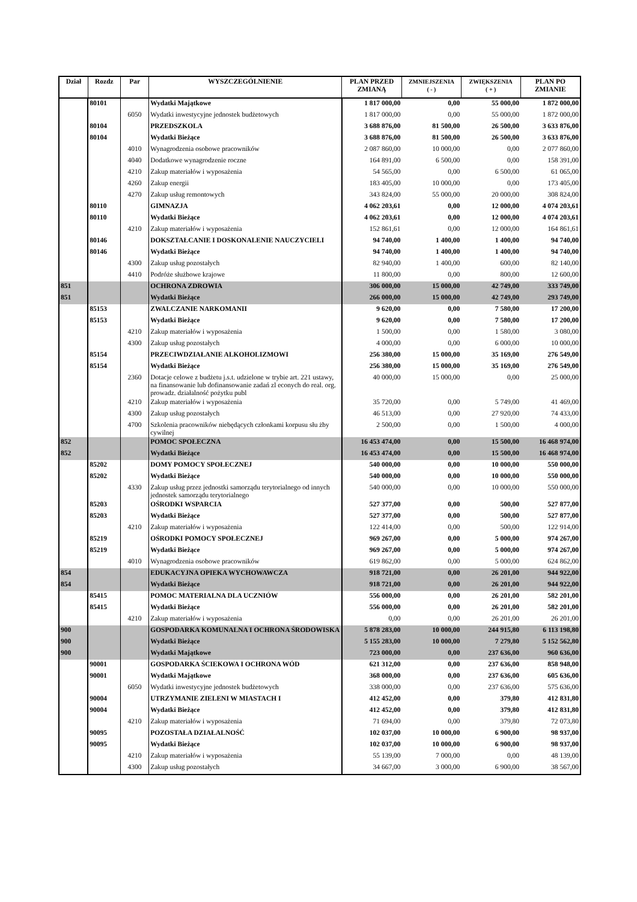| Dział | Rozdz | Par | WYSZCZEGÓLNIENIE | PLAN PRZED ZMIANĄ | ZMNIEJSZENIA ( - ) | ZWIĘKSZENIA ( + ) | PLAN PO ZMIANIE |
| --- | --- | --- | --- | --- | --- | --- | --- |
| | 80101 | | Wydatki Majątkowe | 1 817 000,00 | 0,00 | 55 000,00 | 1 872 000,00 |
| | | 6050 | Wydatki inwestycyjne jednostek budżetowych | 1 817 000,00 | 0,00 | 55 000,00 | 1 872 000,00 |
| | 80104 | | PRZEDSZKOLA | 3 688 876,00 | 81 500,00 | 26 500,00 | 3 633 876,00 |
| | 80104 | | Wydatki Bieżące | 3 688 876,00 | 81 500,00 | 26 500,00 | 3 633 876,00 |
| | | 4010 | Wynagrodzenia osobowe pracowników | 2 087 860,00 | 10 000,00 | 0,00 | 2 077 860,00 |
| | | 4040 | Dodatkowe wynagrodzenie roczne | 164 891,00 | 6 500,00 | 0,00 | 158 391,00 |
| | | 4210 | Zakup materiałów i wyposażenia | 54 565,00 | 0,00 | 6 500,00 | 61 065,00 |
| | | 4260 | Zakup energii | 183 405,00 | 10 000,00 | 0,00 | 173 405,00 |
| | | 4270 | Zakup usług remontowych | 343 824,00 | 55 000,00 | 20 000,00 | 308 824,00 |
| | 80110 | | GIMNAZJA | 4 062 203,61 | 0,00 | 12 000,00 | 4 074 203,61 |
| | 80110 | | Wydatki Bieżące | 4 062 203,61 | 0,00 | 12 000,00 | 4 074 203,61 |
| | | 4210 | Zakup materiałów i wyposażenia | 152 861,61 | 0,00 | 12 000,00 | 164 861,61 |
| | 80146 | | DOKSZTAŁCANIE I DOSKONALENIE NAUCZYCIELI | 94 740,00 | 1 400,00 | 1 400,00 | 94 740,00 |
| | 80146 | | Wydatki Bieżące | 94 740,00 | 1 400,00 | 1 400,00 | 94 740,00 |
| | | 4300 | Zakup usług pozostałych | 82 940,00 | 1 400,00 | 600,00 | 82 140,00 |
| | | 4410 | Podróże służbowe krajowe | 11 800,00 | 0,00 | 800,00 | 12 600,00 |
| 851 | | | OCHRONA ZDROWIA | 306 000,00 | 15 000,00 | 42 749,00 | 333 749,00 |
| 851 | | | Wydatki Bieżące | 266 000,00 | 15 000,00 | 42 749,00 | 293 749,00 |
| | 85153 | | ZWALCZANIE NARKOMANII | 9 620,00 | 0,00 | 7 580,00 | 17 200,00 |
| | 85153 | | Wydatki Bieżące | 9 620,00 | 0,00 | 7 580,00 | 17 200,00 |
| | | 4210 | Zakup materiałów i wyposażenia | 1 500,00 | 0,00 | 1 580,00 | 3 080,00 |
| | | 4300 | Zakup usług pozostałych | 4 000,00 | 0,00 | 6 000,00 | 10 000,00 |
| | 85154 | | PRZECIWDZIAŁANIE ALKOHOLIZMOWI | 256 380,00 | 15 000,00 | 35 169,00 | 276 549,00 |
| | 85154 | | Wydatki Bieżące | 256 380,00 | 15 000,00 | 35 169,00 | 276 549,00 |
| | | 2360 | Dotacje celowe z budżetu j.s.t. udzielone w trybie art. 221 ustawy, na finansowanie lub dofinansowanie zadań zl econych do real. org. prowadz. działalność pożytku publ | 40 000,00 | 15 000,00 | 0,00 | 25 000,00 |
| | | 4210 | Zakup materiałów i wyposażenia | 35 720,00 | 0,00 | 5 749,00 | 41 469,00 |
| | | 4300 | Zakup usług pozostałych | 46 513,00 | 0,00 | 27 920,00 | 74 433,00 |
| | | 4700 | Szkolenia pracowników niebędących członkami korpusu słu żby cywilnej | 2 500,00 | 0,00 | 1 500,00 | 4 000,00 |
| 852 | | | POMOC SPOŁECZNA | 16 453 474,00 | 0,00 | 15 500,00 | 16 468 974,00 |
| 852 | | | Wydatki Bieżące | 16 453 474,00 | 0,00 | 15 500,00 | 16 468 974,00 |
| | 85202 | | DOMY POMOCY SPOŁECZNEJ | 540 000,00 | 0,00 | 10 000,00 | 550 000,00 |
| | 85202 | | Wydatki Bieżące | 540 000,00 | 0,00 | 10 000,00 | 550 000,00 |
| | | 4330 | Zakup usług przez jednostki samorządu terytorialnego od innych jednostek samorządu terytorialnego | 540 000,00 | 0,00 | 10 000,00 | 550 000,00 |
| | 85203 | | OŚRODKI WSPARCIA | 527 377,00 | 0,00 | 500,00 | 527 877,00 |
| | 85203 | | Wydatki Bieżące | 527 377,00 | 0,00 | 500,00 | 527 877,00 |
| | | 4210 | Zakup materiałów i wyposażenia | 122 414,00 | 0,00 | 500,00 | 122 914,00 |
| | 85219 | | OŚRODKI POMOCY SPOŁECZNEJ | 969 267,00 | 0,00 | 5 000,00 | 974 267,00 |
| | 85219 | | Wydatki Bieżące | 969 267,00 | 0,00 | 5 000,00 | 974 267,00 |
| | | 4010 | Wynagrodzenia osobowe pracowników | 619 862,00 | 0,00 | 5 000,00 | 624 862,00 |
| 854 | | | EDUKACYJNA OPIEKA WYCHOWAWCZA | 918 721,00 | 0,00 | 26 201,00 | 944 922,00 |
| 854 | | | Wydatki Bieżące | 918 721,00 | 0,00 | 26 201,00 | 944 922,00 |
| | 85415 | | POMOC MATERIALNA DLA UCZNIÓW | 556 000,00 | 0,00 | 26 201,00 | 582 201,00 |
| | 85415 | | Wydatki Bieżące | 556 000,00 | 0,00 | 26 201,00 | 582 201,00 |
| | | 4210 | Zakup materiałów i wyposażenia | 0,00 | 0,00 | 26 201,00 | 26 201,00 |
| 900 | | | GOSPODARKA KOMUNALNA I OCHRONA ŚRODOWISKA | 5 878 283,00 | 10 000,00 | 244 915,80 | 6 113 198,80 |
| 900 | | | Wydatki Bieżące | 5 155 283,00 | 10 000,00 | 7 279,80 | 5 152 562,80 |
| 900 | | | Wydatki Majątkowe | 723 000,00 | 0,00 | 237 636,00 | 960 636,00 |
| | 90001 | | GOSPODARKA ŚCIEKOWA I OCHRONA WÓD | 621 312,00 | 0,00 | 237 636,00 | 858 948,00 |
| | 90001 | | Wydatki Majątkowe | 368 000,00 | 0,00 | 237 636,00 | 605 636,00 |
| | | 6050 | Wydatki inwestycyjne jednostek budżetowych | 338 000,00 | 0,00 | 237 636,00 | 575 636,00 |
| | 90004 | | UTRZYMANIE ZIELENI W MIASTACH I | 412 452,00 | 0,00 | 379,80 | 412 831,80 |
| | 90004 | | Wydatki Bieżące | 412 452,00 | 0,00 | 379,80 | 412 831,80 |
| | | 4210 | Zakup materiałów i wyposażenia | 71 694,00 | 0,00 | 379,80 | 72 073,80 |
| | 90095 | | POZOSTAŁA DZIAŁALNOŚĆ | 102 037,00 | 10 000,00 | 6 900,00 | 98 937,00 |
| | 90095 | | Wydatki Bieżące | 102 037,00 | 10 000,00 | 6 900,00 | 98 937,00 |
| | | 4210 | Zakup materiałów i wyposażenia | 55 139,00 | 7 000,00 | 0,00 | 48 139,00 |
| | | 4300 | Zakup usług pozostałych | 34 667,00 | 3 000,00 | 6 900,00 | 38 567,00 |